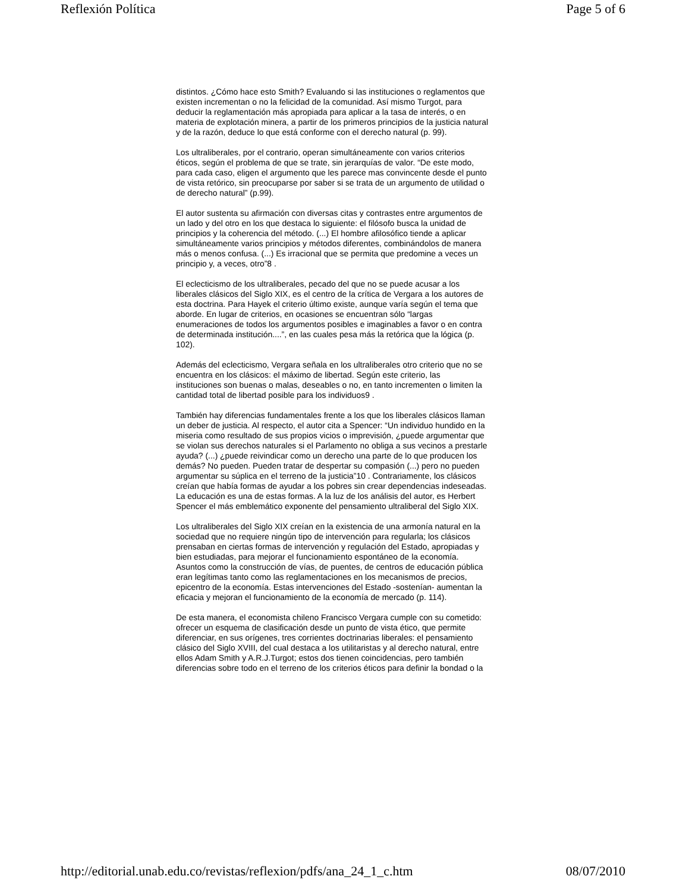Reflexión Política Page 5 of 6
distintos. ¿Cómo hace esto Smith? Evaluando si las instituciones o reglamentos que existen incrementan o no la felicidad de la comunidad. Así mismo Turgot, para deducir la reglamentación más apropiada para aplicar a la tasa de interés, o en materia de explotación minera, a partir de los primeros principios de la justicia natural y de la razón, deduce lo que está conforme con el derecho natural (p. 99).
Los ultraliberales, por el contrario, operan simultáneamente con varios criterios éticos, según el problema de que se trate, sin jerarquías de valor. “De este modo, para cada caso, eligen el argumento que les parece mas convincente desde el punto de vista retórico, sin preocuparse por saber si se trata de un argumento de utilidad o de derecho natural” (p.99).
El autor sustenta su afirmación con diversas citas y contrastes entre argumentos de un lado y del otro en los que destaca lo siguiente: el filósofo busca la unidad de principios y la coherencia del método. (...) El hombre afilosófico tiende a aplicar simultáneamente varios principios y métodos diferentes, combinándolos de manera más o menos confusa. (...) Es irracional que se permita que predomine a veces un principio y, a veces, otro”8 .
El eclecticismo de los ultraliberales, pecado del que no se puede acusar a los liberales clásicos del Siglo XIX, es el centro de la crítica de Vergara a los autores de esta doctrina. Para Hayek el criterio último existe, aunque varía según el tema que aborde. En lugar de criterios, en ocasiones se encuentran sólo “largas enumeraciones de todos los argumentos posibles e imaginables a favor o en contra de determinada institución....”, en las cuales pesa más la retórica que la lógica (p. 102).
Además del eclecticismo, Vergara señala en los ultraliberales otro criterio que no se encuentra en los clásicos: el máximo de libertad. Según este criterio, las instituciones son buenas o malas, deseables o no, en tanto incrementen o limiten la cantidad total de libertad posible para los individuos9 .
También hay diferencias fundamentales frente a los que los liberales clásicos llaman un deber de justicia. Al respecto, el autor cita a Spencer: “Un individuo hundido en la miseria como resultado de sus propios vicios o imprevisión, ¿puede argumentar que se violan sus derechos naturales si el Parlamento no obliga a sus vecinos a prestarle ayuda? (...) ¿puede reivindicar como un derecho una parte de lo que producen los demás? No pueden. Pueden tratar de despertar su compasión (...) pero no pueden argumentar su súplica en el terreno de la justicia”10 . Contrariamente, los clásicos creían que había formas de ayudar a los pobres sin crear dependencias indeseadas. La educación es una de estas formas. A la luz de los análisis del autor, es Herbert Spencer el más emblemático exponente del pensamiento ultraliberal del Siglo XIX.
Los ultraliberales del Siglo XIX creían en la existencia de una armonía natural en la sociedad que no requiere ningún tipo de intervención para regularla; los clásicos prensaban en ciertas formas de intervención y regulación del Estado, apropiadas y bien estudiadas, para mejorar el funcionamiento espontáneo de la economía. Asuntos como la construcción de vías, de puentes, de centros de educación pública eran legítimas tanto como las reglamentaciones en los mecanismos de precios, epicentro de la economía. Estas intervenciones del Estado -sostenían- aumentan la eficacia y mejoran el funcionamiento de la economía de mercado (p. 114).
De esta manera, el economista chileno Francisco Vergara cumple con su cometido: ofrecer un esquema de clasificación desde un punto de vista ético, que permite diferenciar, en sus orígenes, tres corrientes doctrinarias liberales: el pensamiento clásico del Siglo XVIII, del cual destaca a los utilitaristas y al derecho natural, entre ellos Adam Smith y A.R.J.Turgot; estos dos tienen coincidencias, pero también diferencias sobre todo en el terreno de los criterios éticos para definir la bondad o la
http://editorial.unab.edu.co/revistas/reflexion/pdfs/ana_24_1_c.htm 08/07/2010